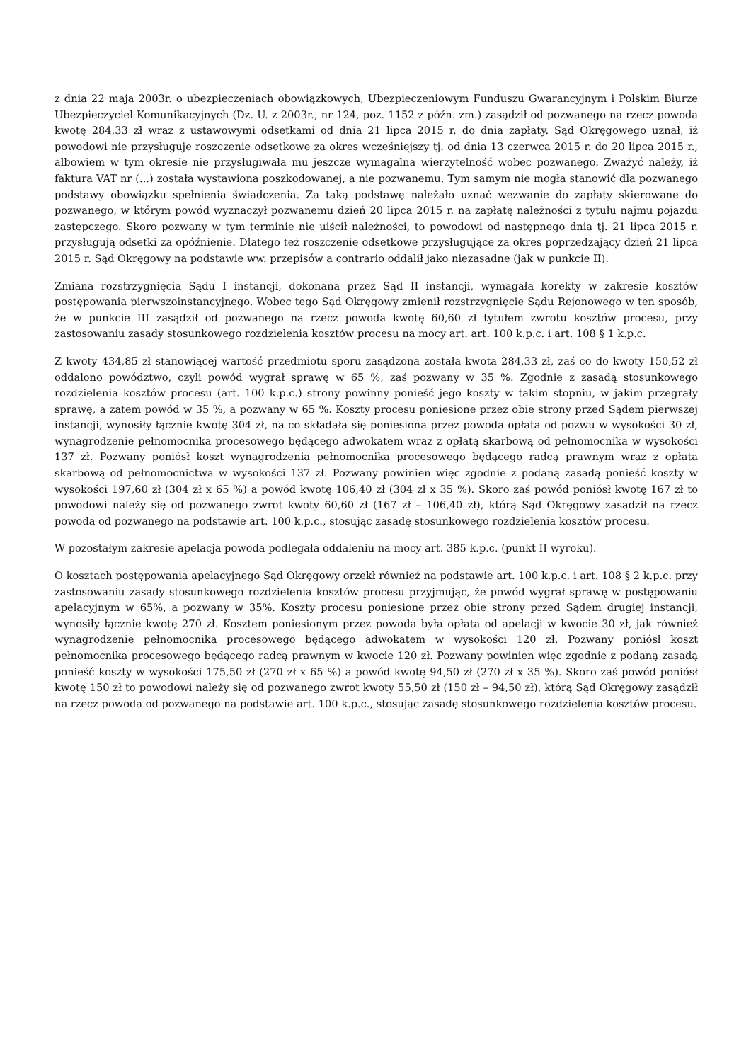z dnia 22 maja 2003r. o ubezpieczeniach obowiązkowych, Ubezpieczeniowym Funduszu Gwarancyjnym i Polskim Biurze Ubezpieczyciel Komunikacyjnych (Dz. U. z 2003r., nr 124, poz. 1152 z późn. zm.) zasądził od pozwanego na rzecz powoda kwotę 284,33 zł wraz z ustawowymi odsetkami od dnia 21 lipca 2015 r. do dnia zapłaty. Sąd Okręgowego uznał, iż powodowi nie przysługuje roszczenie odsetkowe za okres wcześniejszy tj. od dnia 13 czerwca 2015 r. do 20 lipca 2015 r., albowiem w tym okresie nie przysługiwała mu jeszcze wymagalna wierzytelność wobec pozwanego. Zważyć należy, iż faktura VAT nr (...) została wystawiona poszkodowanej, a nie pozwanemu. Tym samym nie mogła stanowić dla pozwanego podstawy obowiązku spełnienia świadczenia. Za taką podstawę należało uznać wezwanie do zapłaty skierowane do pozwanego, w którym powód wyznaczył pozwanemu dzień 20 lipca 2015 r. na zapłatę należności z tytułu najmu pojazdu zastępczego. Skoro pozwany w tym terminie nie uiścił należności, to powodowi od następnego dnia tj. 21 lipca 2015 r. przysługują odsetki za opóźnienie. Dlatego też roszczenie odsetkowe przysługujące za okres poprzedzający dzień 21 lipca 2015 r. Sąd Okręgowy na podstawie ww. przepisów a contrario oddalił jako niezasadne (jak w punkcie II).
Zmiana rozstrzygnięcia Sądu I instancji, dokonana przez Sąd II instancji, wymagała korekty w zakresie kosztów postępowania pierwszoinstancyjnego. Wobec tego Sąd Okręgowy zmienił rozstrzygnięcie Sądu Rejonowego w ten sposób, że w punkcie III zasądził od pozwanego na rzecz powoda kwotę 60,60 zł tytułem zwrotu kosztów procesu, przy zastosowaniu zasady stosunkowego rozdzielenia kosztów procesu na mocy art. art. 100 k.p.c. i art. 108 § 1 k.p.c.
Z kwoty 434,85 zł stanowiącej wartość przedmiotu sporu zasądzona została kwota 284,33 zł, zaś co do kwoty 150,52 zł oddalono powództwo, czyli powód wygrał sprawę w 65 %, zaś pozwany w 35 %. Zgodnie z zasadą stosunkowego rozdzielenia kosztów procesu (art. 100 k.p.c.) strony powinny ponieść jego koszty w takim stopniu, w jakim przegrały sprawę, a zatem powód w 35 %, a pozwany w 65 %. Koszty procesu poniesione przez obie strony przed Sądem pierwszej instancji, wynosiły łącznie kwotę 304 zł, na co składała się poniesiona przez powoda opłata od pozwu w wysokości 30 zł, wynagrodzenie pełnomocnika procesowego będącego adwokatem wraz z opłatą skarbową od pełnomocnika w wysokości 137 zł. Pozwany poniósł koszt wynagrodzenia pełnomocnika procesowego będącego radcą prawnym wraz z opłata skarbową od pełnomocnictwa w wysokości 137 zł. Pozwany powinien więc zgodnie z podaną zasadą ponieść koszty w wysokości 197,60 zł (304 zł x 65 %) a powód kwotę 106,40 zł (304 zł x 35 %). Skoro zaś powód poniósł kwotę 167 zł to powodowi należy się od pozwanego zwrot kwoty 60,60 zł (167 zł – 106,40 zł), którą Sąd Okręgowy zasądził na rzecz powoda od pozwanego na podstawie art. 100 k.p.c., stosując zasadę stosunkowego rozdzielenia kosztów procesu.
W pozostałym zakresie apelacja powoda podlegała oddaleniu na mocy art. 385 k.p.c. (punkt II wyroku).
O kosztach postępowania apelacyjnego Sąd Okręgowy orzekł również na podstawie art. 100 k.p.c. i art. 108 § 2 k.p.c. przy zastosowaniu zasady stosunkowego rozdzielenia kosztów procesu przyjmując, że powód wygrał sprawę w postępowaniu apelacyjnym w 65%, a pozwany w 35%. Koszty procesu poniesione przez obie strony przed Sądem drugiej instancji, wynosiły łącznie kwotę 270 zł. Kosztem poniesionym przez powoda była opłata od apelacji w kwocie 30 zł, jak również wynagrodzenie pełnomocnika procesowego będącego adwokatem w wysokości 120 zł. Pozwany poniósł koszt pełnomocnika procesowego będącego radcą prawnym w kwocie 120 zł. Pozwany powinien więc zgodnie z podaną zasadą ponieść koszty w wysokości 175,50 zł (270 zł x 65 %) a powód kwotę 94,50 zł (270 zł x 35 %). Skoro zaś powód poniósł kwotę 150 zł to powodowi należy się od pozwanego zwrot kwoty 55,50 zł (150 zł – 94,50 zł), którą Sąd Okręgowy zasądził na rzecz powoda od pozwanego na podstawie art. 100 k.p.c., stosując zasadę stosunkowego rozdzielenia kosztów procesu.